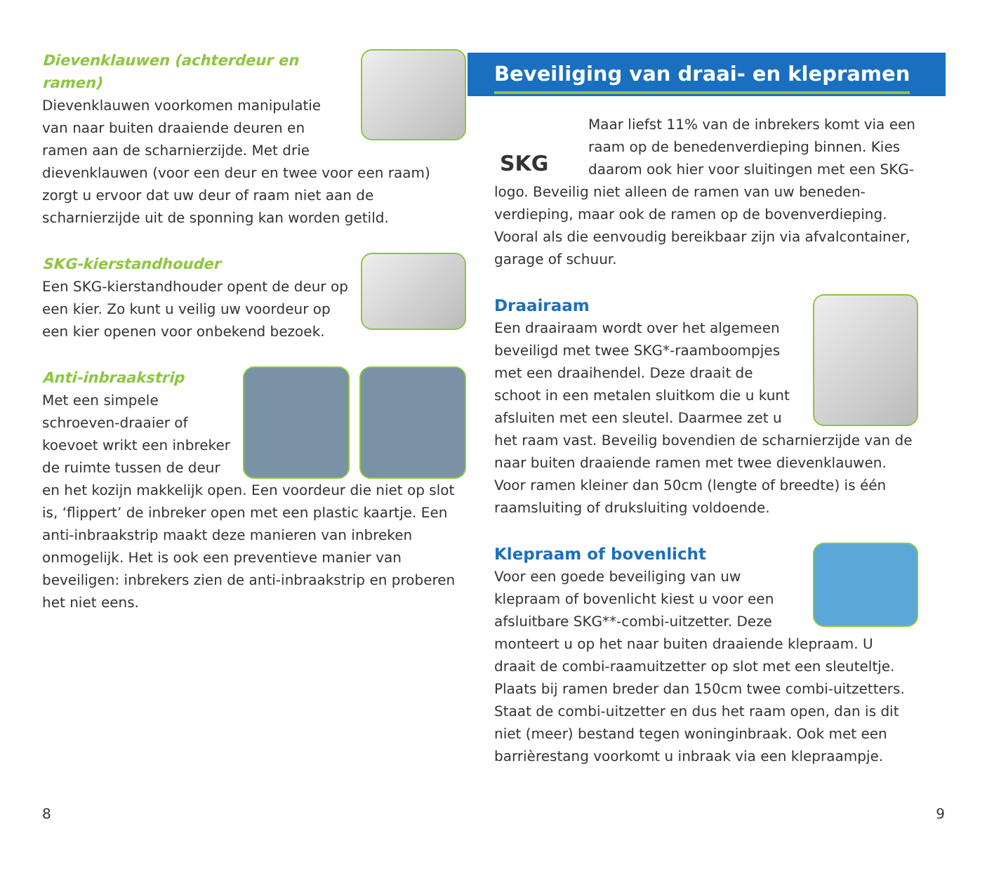Dievenklauwen (achterdeur en ramen)
Dievenklauwen voorkomen manipulatie van naar buiten draaiende deuren en ramen aan de scharnierzijde. Met drie dievenklauwen (voor een deur en twee voor een raam) zorgt u ervoor dat uw deur of raam niet aan de scharnierzijde uit de sponning kan worden getild.
SKG-kierstandhouder
Een SKG-kierstandhouder opent de deur op een kier. Zo kunt u veilig uw voordeur op een kier openen voor onbekend bezoek.
Anti-inbraakstrip
Met een simpele schroeven-draaier of koevoet wrikt een inbreker de ruimte tussen de deur en het kozijn makkelijk open. Een voordeur die niet op slot is, ‘flippert’ de inbreker open met een plastic kaartje. Een anti-inbraakstrip maakt deze manieren van inbreken onmogelijk. Het is ook een preventieve manier van beveiligen: inbrekers zien de anti-inbraakstrip en proberen het niet eens.
Beveiliging van draai- en klepramen
SKG
Maar liefst 11% van de inbrekers komt via een raam op de benedenverdieping binnen. Kies daarom ook hier voor sluitingen met een SKG-logo. Beveilig niet alleen de ramen van uw beneden-verdieping, maar ook de ramen op de bovenverdieping. Vooral als die eenvoudig bereikbaar zijn via afvalcontainer, garage of schuur.
Draairaam
Een draairaam wordt over het algemeen beveiligd met twee SKG*-raamboompjes met een draaihendel. Deze draait de schoot in een metalen sluitkom die u kunt afsluiten met een sleutel. Daarmee zet u het raam vast. Beveilig bovendien de scharnierzijde van de naar buiten draaiende ramen met twee dievenklauwen. Voor ramen kleiner dan 50cm (lengte of breedte) is één raamsluiting of druksluiting voldoende.
Klepraam of bovenlicht
Voor een goede beveiliging van uw klepraam of bovenlicht kiest u voor een afsluitbare SKG**-combi-uitzetter. Deze monteert u op het naar buiten draaiende klepraam. U draait de combi-raamuitzetter op slot met een sleuteltje. Plaats bij ramen breder dan 150cm twee combi-uitzetters. Staat de combi-uitzetter en dus het raam open, dan is dit niet (meer) bestand tegen woninginbraak. Ook met een barrièrestang voorkomt u inbraak via een klepraampje.
8 9